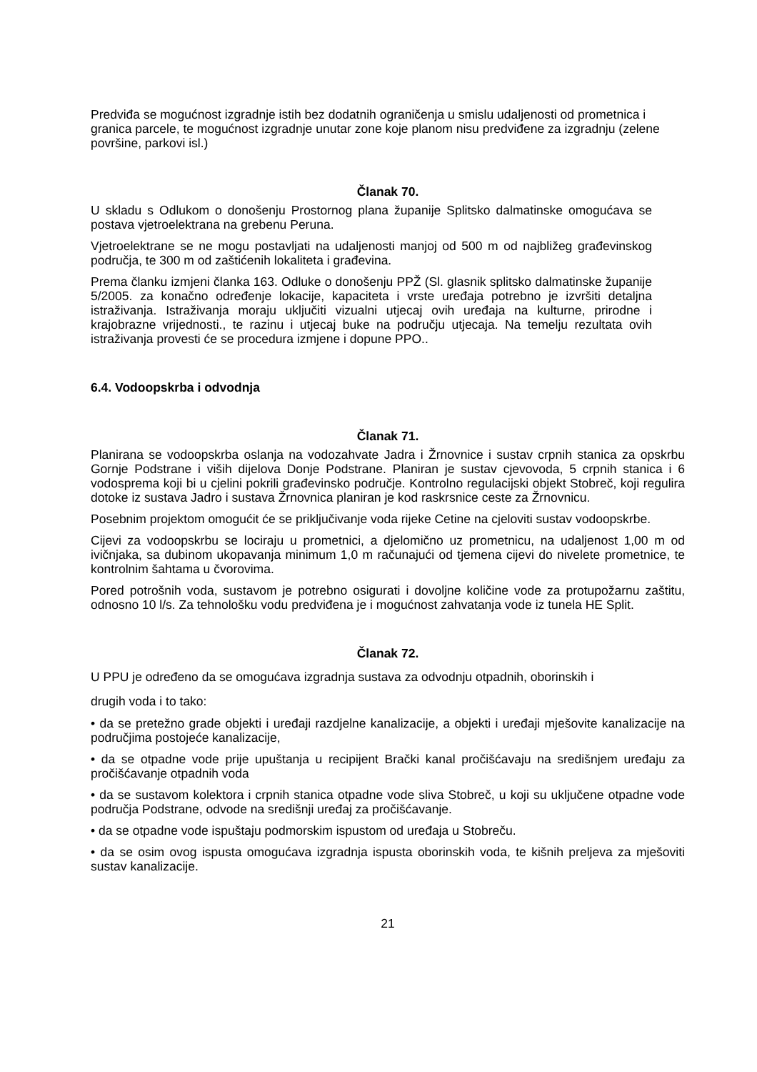Predviđa se mogućnost izgradnje istih bez dodatnih ograničenja u smislu udaljenosti od prometnica i granica parcele, te mogućnost izgradnje unutar zone koje planom nisu predviđene za izgradnju (zelene površine, parkovi isl.)
Članak 70.
U skladu s Odlukom o donošenju Prostornog plana županije Splitsko dalmatinske omogućava se postava vjetroelektrana na grebenu Peruna.
Vjetroelektrane se ne mogu postavljati na udaljenosti manjoj od 500 m od najbližeg građevinskog područja, te 300 m od zaštićenih lokaliteta i građevina.
Prema članku izmjeni članka 163. Odluke o donošenju PPŽ (Sl. glasnik splitsko dalmatinske županije 5/2005. za konačno određenje lokacije, kapaciteta i vrste uređaja potrebno je izvršiti detaljna istraživanja. Istraživanja moraju uključiti vizualni utjecaj ovih uređaja na kulturne, prirodne i krajobrazne vrijednosti., te razinu i utjecaj buke na području utjecaja. Na temelju rezultata ovih istraživanja provesti će se procedura izmjene i dopune PPO..
6.4. Vodoopskrba i odvodnja
Članak 71.
Planirana se vodoopskrba oslanja na vodozahvate Jadra i Žrnovnice i sustav crpnih stanica za opskrbu Gornje Podstrane i viših dijelova Donje Podstrane. Planiran je sustav cjevovoda, 5 crpnih stanica i 6 vodosprema koji bi u cjelini pokrili građevinsko područje. Kontrolno regulacijski objekt Stobreč, koji regulira dotoke iz sustava Jadro i sustava Žrnovnica planiran je kod raskrsnice ceste za Žrnovnicu.
Posebnim projektom omogućit će se priključivanje voda rijeke Cetine na cjeloviti sustav vodoopskrbe.
Cijevi za vodoopskrbu se lociraju u prometnici, a djelomično uz prometnicu, na udaljenost 1,00 m od ivičnjaka, sa dubinom ukopavanja minimum 1,0 m računajući od tjemena cijevi do nivelete prometnice, te kontrolnim šahtama u čvorovima.
Pored potrošnih voda, sustavom je potrebno osigurati i dovoljne količine vode za protupožarnu zaštitu, odnosno 10 l/s. Za tehnološku vodu predviđena je i mogućnost zahvatanja vode iz tunela HE Split.
Članak 72.
U PPU je određeno da se omogućava izgradnja sustava za odvodnju otpadnih, oborinskih i
drugih voda i to tako:
• da se pretežno grade objekti i uređaji razdjelne kanalizacije, a objekti i uređaji mješovite kanalizacije na područjima postojeće kanalizacije,
• da se otpadne vode prije upuštanja u recipijent Brački kanal pročišćavaju na središnjem uređaju za pročišćavanje otpadnih voda
• da se sustavom kolektora i crpnih stanica otpadne vode sliva Stobreč, u koji su uključene otpadne vode područja Podstrane, odvode na središnji uređaj za pročišćavanje.
• da se otpadne vode ispuštaju podmorskim ispustom od uređaja u Stobreču.
• da se osim ovog ispusta omogućava izgradnja ispusta oborinskih voda, te kišnih preljeva za mješoviti sustav kanalizacije.
21